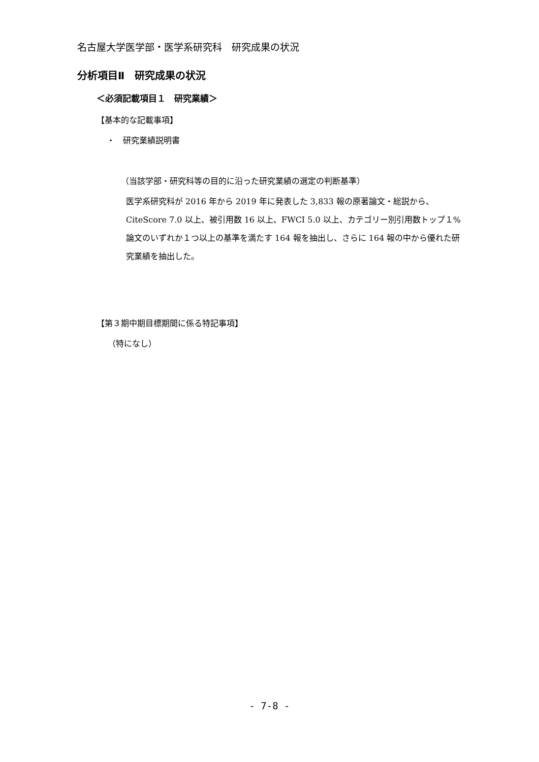名古屋大学医学部・医学系研究科　研究成果の状況
分析項目Ⅱ　研究成果の状況
＜必須記載項目１　研究業績＞
【基本的な記載事項】
・　研究業績説明書
（当該学部・研究科等の目的に沿った研究業績の選定の判断基準）
医学系研究科が 2016 年から 2019 年に発表した 3,833 報の原著論文・総説から、CiteScore 7.0 以上、被引用数 16 以上、FWCI 5.0 以上、カテゴリー別引用数トップ１%論文のいずれか１つ以上の基準を満たす 164 報を抽出し、さらに 164 報の中から優れた研究業績を抽出した。
【第３期中期目標期間に係る特記事項】
（特になし）
- 7-8 -